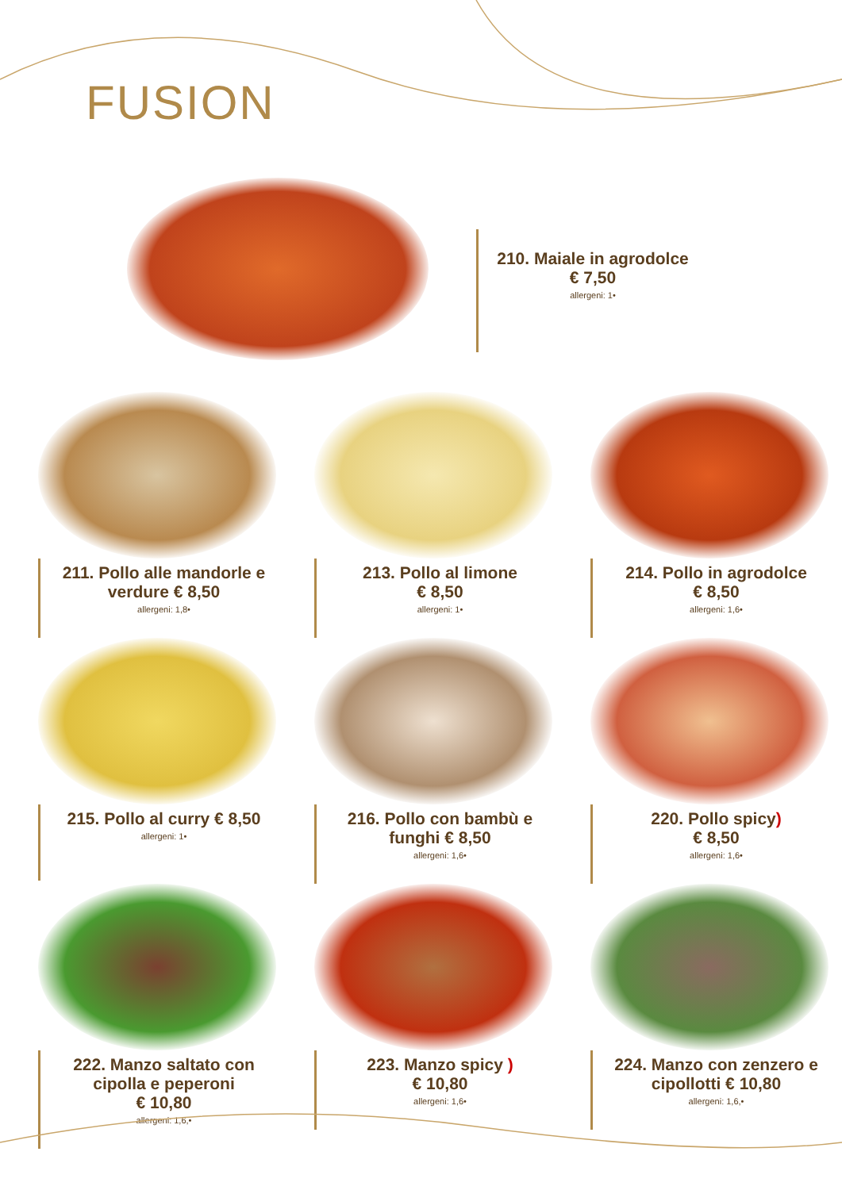FUSION
210. Maiale in agrodolce
€ 7,50
allergeni: 1•
211. Pollo alle mandorle e verdure € 8,50
allergeni: 1,8•
213. Pollo al limone
€ 8,50
allergeni: 1•
214. Pollo in agrodolce
€ 8,50
allergeni: 1,6•
215. Pollo al curry € 8,50
allergeni: 1•
216. Pollo con bambù e funghi € 8,50
allergeni: 1,6•
220. Pollo spicy)
€ 8,50
allergeni: 1,6•
222. Manzo saltato con cipolla e peperoni
€ 10,80
allergeni: 1,6,•
223. Manzo spicy )
€ 10,80
allergeni: 1,6•
224. Manzo con zenzero e cipollotti € 10,80
allergeni: 1,6,•